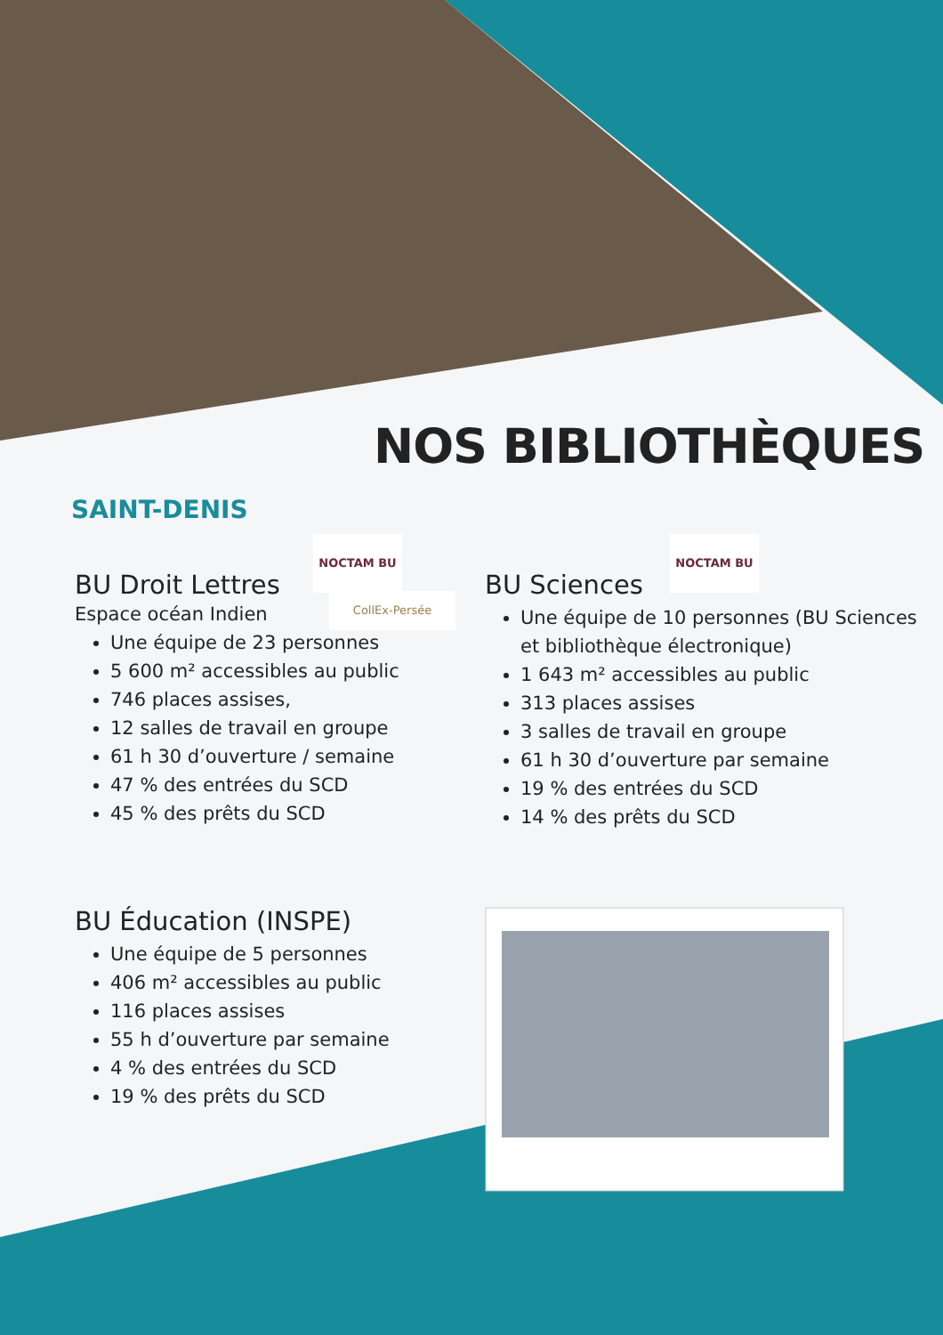NOS BIBLIOTHÈQUES
SAINT-DENIS
NOCTAM BU
CollEx-Persée
NOCTAM BU
BU Droit Lettres
Espace océan Indien
Une équipe de 23 personnes
5 600 m² accessibles au public
746 places assises,
12 salles de travail en groupe
61 h 30 d’ouverture / semaine
47 % des entrées du SCD
45 % des prêts du SCD
BU Sciences
Une équipe de 10 personnes (BU Sciences et bibliothèque électronique)
1 643 m² accessibles au public
313 places assises
3 salles de travail en groupe
61 h 30 d’ouverture par semaine
19 % des entrées du SCD
14 % des prêts du SCD
BU Éducation (INSPE)
Une équipe de 5 personnes
406 m² accessibles au public
116 places assises
55 h d’ouverture par semaine
4 % des entrées du SCD
19 % des prêts du SCD